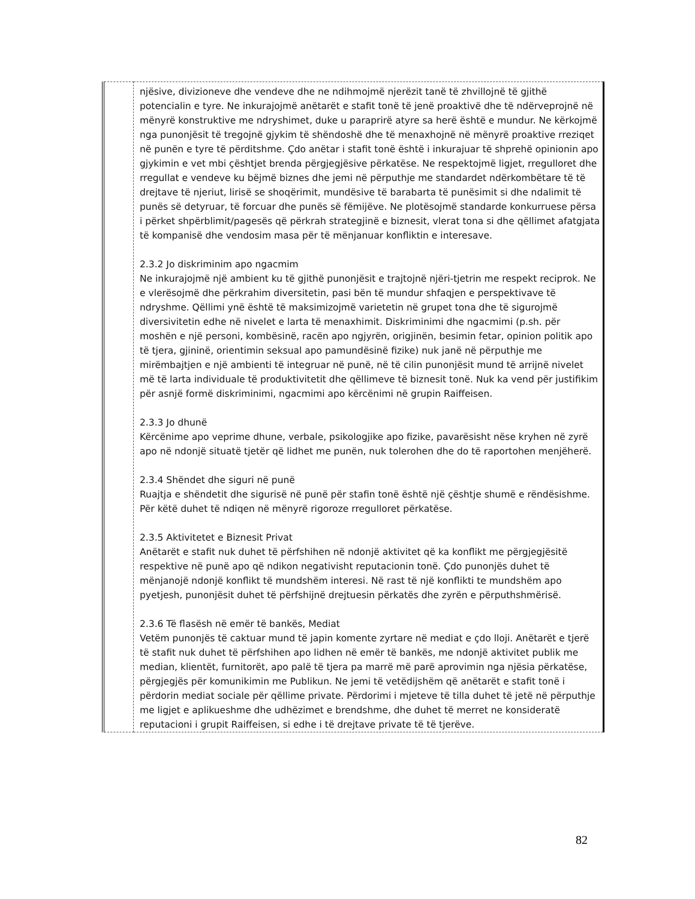| | njësive, divizioneve dhe vendeve dhe ne ndihmojmë njerëzit tanë të zhvillojnë të gjithë potencialin e tyre. Ne inkurajojmë anëtarët e stafit tonë të jenë proaktivë dhe të ndërveprojnë në mënyrë konstruktive me ndryshimet, duke u paraprirë atyre sa herë është e mundur. Ne kërkojmë nga punonjësit të tregojnë gjykim të shëndoshë dhe të menaxhojnë në mënyrë proaktive rreziqet në punën e tyre të përditshme. Çdo anëtar i stafit tonë është i inkurajuar të shprehë opinionin apo gjykimin e vet mbi çështjet brenda përgjegjësive përkatëse. Ne respektojmë ligjet, rregulloret dhe rregullat e vendeve ku bëjmë biznes dhe jemi në përputhje me standardet ndërkombëtare të të drejtave të njeriut, lirisë se shoqërimit, mundësive të barabarta të punësimit si dhe ndalimit të punës së detyruar, të forcuar dhe punës së fëmijëve. Ne plotësojmë standarde konkurruese përsa i përket shpërblimit/pagesës që përkrah strategjinë e biznesit, vlerat tona si dhe qëllimet afatgjata të kompanisë dhe vendosim masa për të mënjanuar konfliktin e interesave. 2.3.2 Jo diskriminim apo ngacmim Ne inkurajojmë një ambient ku të gjithë punonjësit e trajtojnë njëri-tjetrin me respekt reciprok. Ne e vlerësojmë dhe përkrahim diversitetin, pasi bën të mundur shfaqjen e perspektivave të ndryshme. Qëllimi ynë është të maksimizojmë varietetin në grupet tona dhe të sigurojmë diversivitetin edhe në nivelet e larta të menaxhimit. Diskriminimi dhe ngacmimi (p.sh. për moshën e një personi, kombësinë, racën apo ngjyrën, origjinën, besimin fetar, opinion politik apo të tjera, gjininë, orientimin seksual apo pamundësinë fizike) nuk janë në përputhje me mirëmbajtjen e një ambienti të integruar në punë, në të cilin punonjësit mund të arrijnë nivelet më të larta individuale të produktivitetit dhe qëllimeve të biznesit tonë. Nuk ka vend për justifikim për asnjë formë diskriminimi, ngacmimi apo kërcënimi në grupin Raiffeisen. 2.3.3 Jo dhunë Kërcënime apo veprime dhune, verbale, psikologjike apo fizike, pavarësisht nëse kryhen në zyrë apo në ndonjë situatë tjetër që lidhet me punën, nuk tolerohen dhe do të raportohen menjëherë. 2.3.4 Shëndet dhe siguri në punë Ruajtja e shëndetit dhe sigurisë në punë për stafin tonë është një çështje shumë e rëndësishme. Për këtë duhet të ndiqen në mënyrë rigoroze rregulloret përkatëse. 2.3.5 Aktivitetet e Biznesit Privat Anëtarët e stafit nuk duhet të përfshihen në ndonjë aktivitet që ka konflikt me përgjegjësitë respektive në punë apo që ndikon negativisht reputacionin tonë. Çdo punonjës duhet të mënjanojë ndonjë konflikt të mundshëm interesi. Në rast të një konflikti te mundshëm apo pyetjesh, punonjësit duhet të përfshijnë drejtuesin përkatës dhe zyrën e përputhshmërisë. 2.3.6 Të flasësh në emër të bankës, Mediat Vetëm punonjës të caktuar mund të japin komente zyrtare në mediat e çdo lloji. Anëtarët e tjerë të stafit nuk duhet të përfshihen apo lidhen në emër të bankës, me ndonjë aktivitet publik me median, klientët, furnitorët, apo palë të tjera pa marrë më parë aprovimin nga njësia përkatëse, përgjegjës për komunikimin me Publikun. Ne jemi të vetëdijshëm që anëtarët e stafit tonë i përdorin mediat sociale për qëllime private. Përdorimi i mjeteve të tilla duhet të jetë në përputhje me ligjet e aplikueshme dhe udhëzimet e brendshme, dhe duhet të merret ne konsideratë reputacioni i grupit Raiffeisen, si edhe i të drejtave private të të tjerëve. |
82